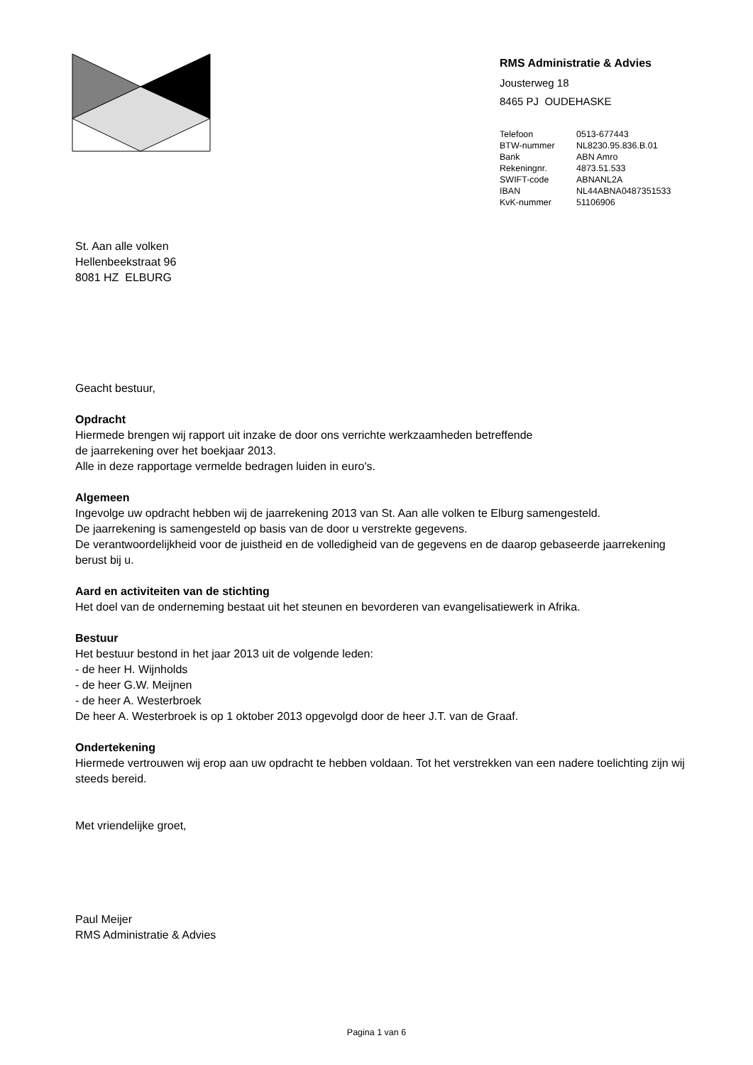RMS Administratie & Advies
Jousterweg 18
8465 PJ OUDEHASKE
| Telefoon | 0513-677443 |
| BTW-nummer | NL8230.95.836.B.01 |
| Bank | ABN Amro |
| Rekeningnr. | 4873.51.533 |
| SWIFT-code | ABNANL2A |
| IBAN | NL44ABNA0487351533 |
| KvK-nummer | 51106906 |
St. Aan alle volken
Hellenbeekstraat 96
8081 HZ ELBURG
Geacht bestuur,
Opdracht
Hiermede brengen wij rapport uit inzake de door ons verrichte werkzaamheden betreffende
de jaarrekening over het boekjaar 2013.
Alle in deze rapportage vermelde bedragen luiden in euro's.
Algemeen
Ingevolge uw opdracht hebben wij de jaarrekening 2013 van St. Aan alle volken te Elburg samengesteld.
De jaarrekening is samengesteld op basis van de door u verstrekte gegevens.
De verantwoordelijkheid voor de juistheid en de volledigheid van de gegevens en de daarop gebaseerde jaarrekening berust bij u.
Aard en activiteiten van de stichting
Het doel van de onderneming bestaat uit het steunen en bevorderen van evangelisatiewerk in Afrika.
Bestuur
Het bestuur bestond in het jaar 2013 uit de volgende leden:
- de heer H. Wijnholds
- de heer G.W. Meijnen
- de heer A. Westerbroek
De heer A. Westerbroek is op 1 oktober 2013 opgevolgd door de heer J.T. van de Graaf.
Ondertekening
Hiermede vertrouwen wij erop aan uw opdracht te hebben voldaan. Tot het verstrekken van een nadere toelichting zijn wij steeds bereid.
Met vriendelijke groet,
Paul Meijer
RMS Administratie & Advies
Pagina 1 van 6